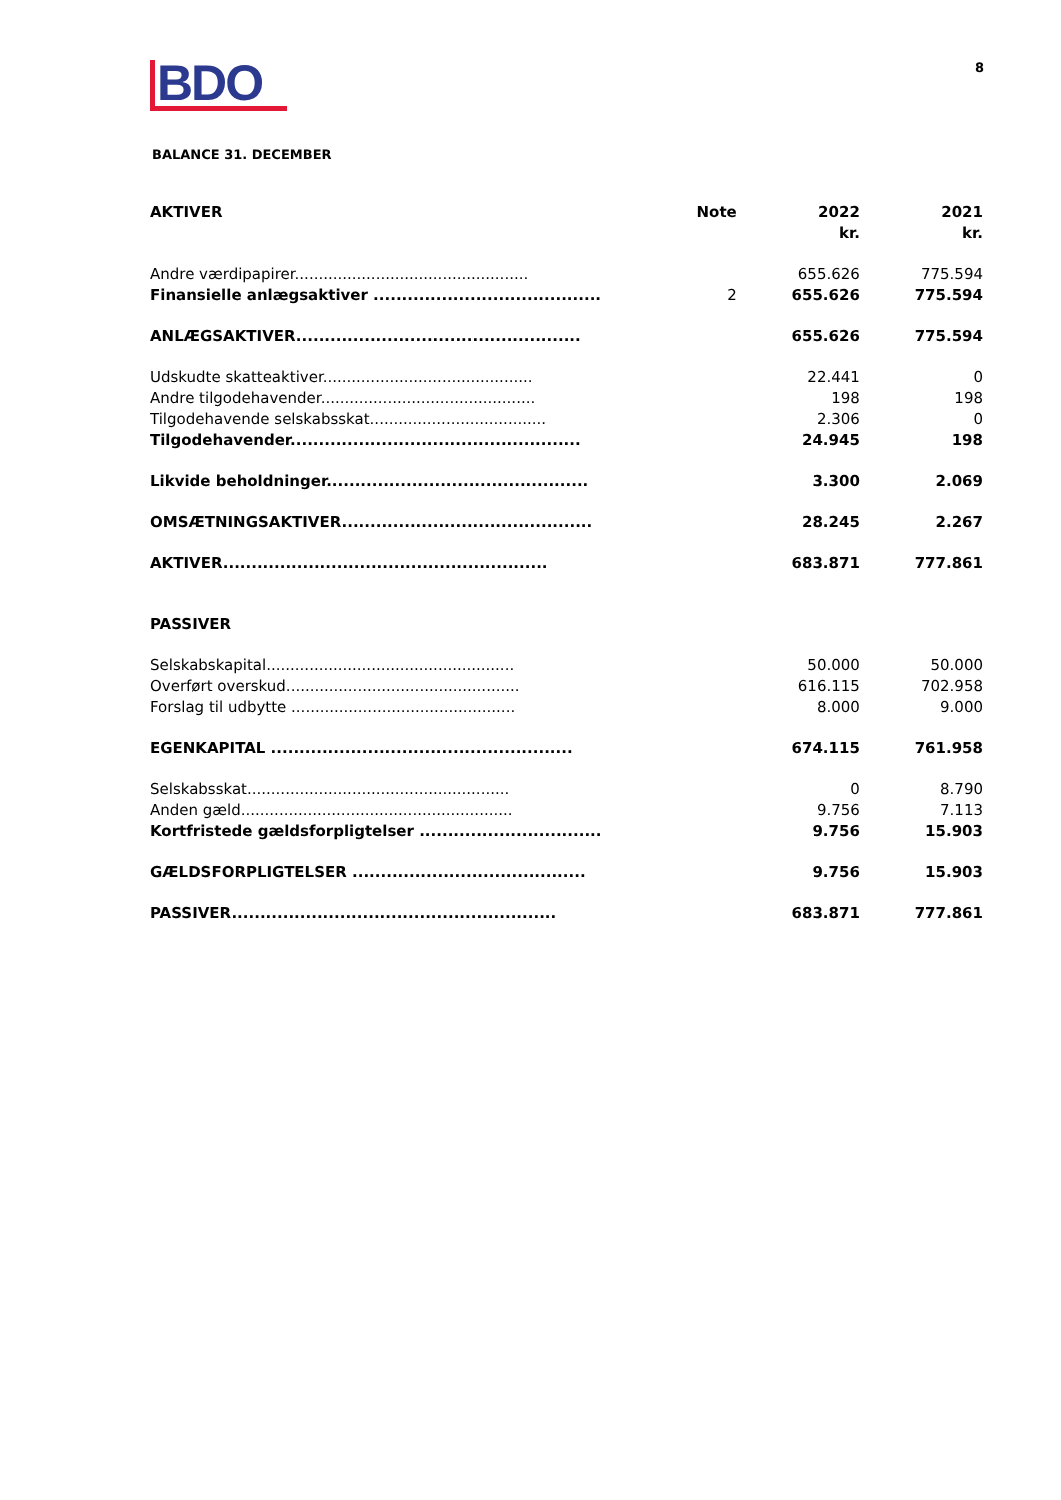BDO
8
BALANCE 31. DECEMBER
| AKTIVER | Note | 2022 kr. | 2021 kr. |
| --- | --- | --- | --- |
| Andre værdipapirer................................................. | | 655.626 | 775.594 |
| Finansielle anlægsaktiver ........................................ | 2 | 655.626 | 775.594 |
| ANLÆGSAKTIVER.................................................. | | 655.626 | 775.594 |
| Udskudte skatteaktiver............................................ | | 22.441 | 0 |
| Andre tilgodehavender............................................. | | 198 | 198 |
| Tilgodehavende selskabsskat..................................... | | 2.306 | 0 |
| Tilgodehavender................................................... | | 24.945 | 198 |
| Likvide beholdninger.............................................. | | 3.300 | 2.069 |
| OMSÆTNINGSAKTIVER............................................ | | 28.245 | 2.267 |
| AKTIVER......................................................... | | 683.871 | 777.861 |
| PASSIVER | | | |
| Selskabskapital.................................................... | | 50.000 | 50.000 |
| Overført overskud................................................. | | 616.115 | 702.958 |
| Forslag til udbytte ............................................... | | 8.000 | 9.000 |
| EGENKAPITAL ..................................................... | | 674.115 | 761.958 |
| Selskabsskat....................................................... | | 0 | 8.790 |
| Anden gæld......................................................... | | 9.756 | 7.113 |
| Kortfristede gældsforpligtelser ................................ | | 9.756 | 15.903 |
| GÆLDSFORPLIGTELSER ......................................... | | 9.756 | 15.903 |
| PASSIVER......................................................... | | 683.871 | 777.861 |